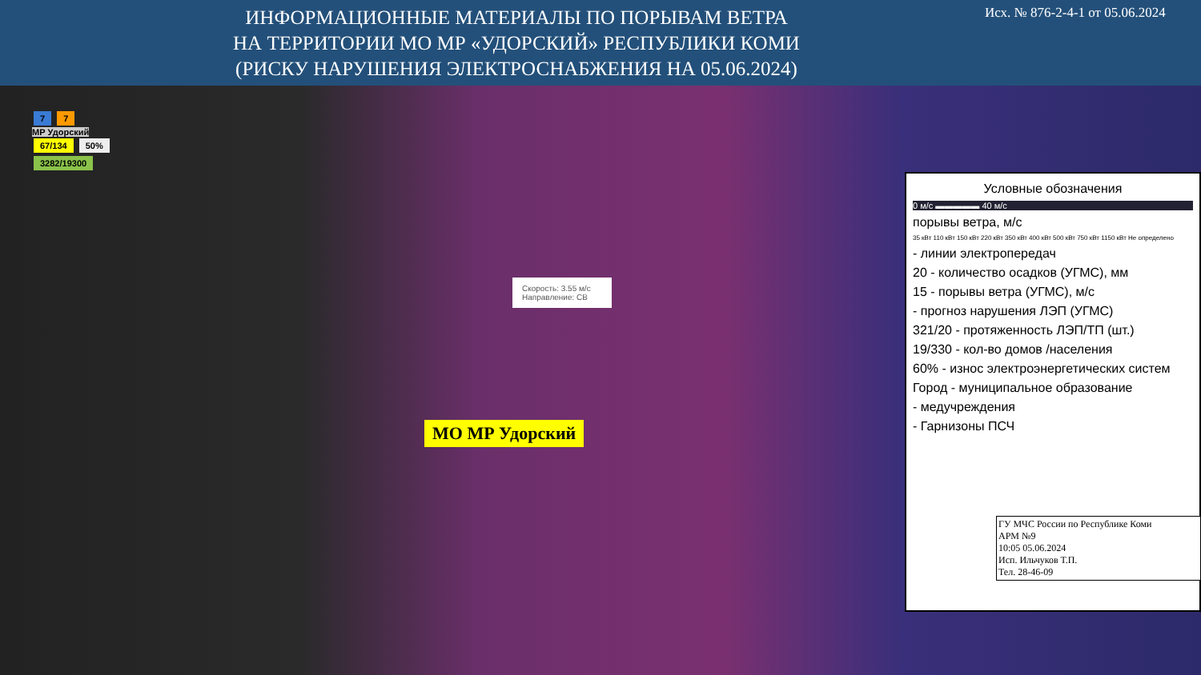ИНФОРМАЦИОННЫЕ МАТЕРИАЛЫ ПО ПОРЫВАМ ВЕТРА
НА ТЕРРИТОРИИ МО МР «УДОРСКИЙ» РЕСПУБЛИКИ КОМИ
(РИСКУ НАРУШЕНИЯ ЭЛЕКТРОСНАБЖЕНИЯ НА 05.06.2024)
Исх. № 876-2-4-1 от 05.06.2024
7 7
МР Удорский
67/134 50%
3282/19300
Скорость: 3.55 м/с
Направление: СВ
МО МР Удорский
Условные обозначения
0 м/с ▬▬▬▬▬ 40 м/с
порывы ветра, м/с
35 кВт 110 кВт 150 кВт 220 кВт 350 кВт 400 кВт 500 кВт 750 кВт 1150 кВт Не определено
- линии электропередач
20 - количество осадков (УГМС), мм
15 - порывы ветра (УГМС), м/с
- прогноз нарушения ЛЭП (УГМС)
321/20 - протяженность ЛЭП/ТП (шт.)
19/330 - кол-во домов /населения
60% - износ электроэнергетических систем
Город - муниципальное образование
- медучреждения
- Гарнизоны ПСЧ
ГУ МЧС России по Республике Коми
АРМ №9
10:05 05.06.2024
Исп. Ильчуков Т.П.
Тел. 28-46-09